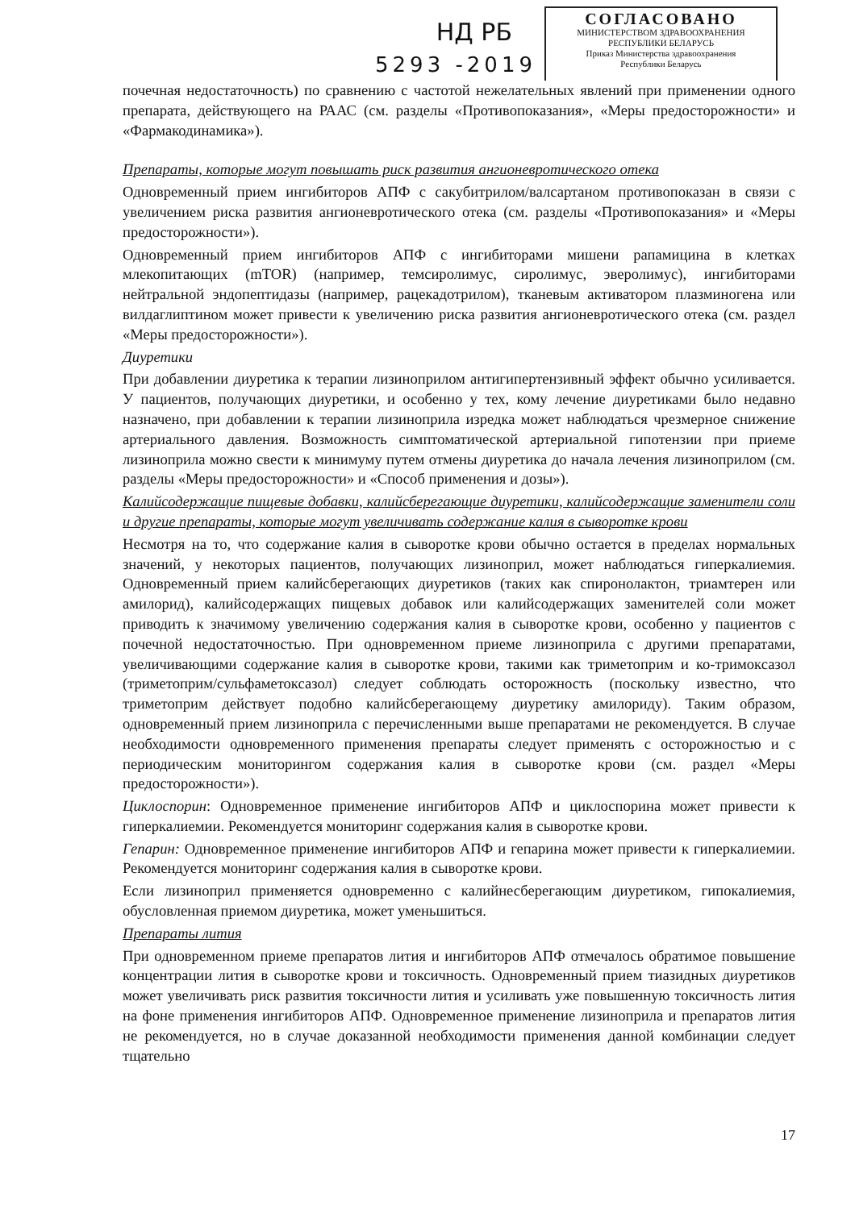НД РБ
5293 -2019
СОГЛАСОВАНО
МИНИСТЕРСТВОМ ЗДРАВООХРАНЕНИЯ
РЕСПУБЛИКИ БЕЛАРУСЬ
Приказ Министерства здравоохранения
Республики Беларусь
почечная недостаточность) по сравнению с частотой нежелательных явлений при применении одного препарата, действующего на РААС (см. разделы «Противопоказания», «Меры предосторожности» и «Фармакодинамика»).
Препараты, которые могут повышать риск развития ангионевротического отека
Одновременный прием ингибиторов АПФ с сакубитрилом/валсартаном противопоказан в связи с увеличением риска развития ангионевротического отека (см. разделы «Противопоказания» и «Меры предосторожности»).
Одновременный прием ингибиторов АПФ с ингибиторами мишени рапамицина в клетках млекопитающих (mTOR) (например, темсиролимус, сиролимус, эверолимус), ингибиторами нейтральной эндопептидазы (например, рацекадотрилом), тканевым активатором плазминогена или вилдаглиптином может привести к увеличению риска развития ангионевротического отека (см. раздел «Меры предосторожности»).
Диуретики
При добавлении диуретика к терапии лизиноприлом антигипертензивный эффект обычно усиливается. У пациентов, получающих диуретики, и особенно у тех, кому лечение диуретиками было недавно назначено, при добавлении к терапии лизиноприла изредка может наблюдаться чрезмерное снижение артериального давления. Возможность симптоматической артериальной гипотензии при приеме лизиноприла можно свести к минимуму путем отмены диуретика до начала лечения лизиноприлом (см. разделы «Меры предосторожности» и «Способ применения и дозы»).
Калийсодержащие пищевые добавки, калийсберегающие диуретики, калийсодержащие заменители соли и другие препараты, которые могут увеличивать содержание калия в сыворотке крови
Несмотря на то, что содержание калия в сыворотке крови обычно остается в пределах нормальных значений, у некоторых пациентов, получающих лизиноприл, может наблюдаться гиперкалиемия. Одновременный прием калийсберегающих диуретиков (таких как спиронолактон, триамтерен или амилорид), калийсодержащих пищевых добавок или калийсодержащих заменителей соли может приводить к значимому увеличению содержания калия в сыворотке крови, особенно у пациентов с почечной недостаточностью. При одновременном приеме лизиноприла с другими препаратами, увеличивающими содержание калия в сыворотке крови, такими как триметоприм и ко-тримоксазол (триметоприм/сульфаметоксазол) следует соблюдать осторожность (поскольку известно, что триметоприм действует подобно калийсберегающему диуретику амилориду). Таким образом, одновременный прием лизиноприла с перечисленными выше препаратами не рекомендуется. В случае необходимости одновременного применения препараты следует применять с осторожностью и с периодическим мониторингом содержания калия в сыворотке крови (см. раздел «Меры предосторожности»).
Циклоспорин: Одновременное применение ингибиторов АПФ и циклоспорина может привести к гиперкалиемии. Рекомендуется мониторинг содержания калия в сыворотке крови.
Гепарин: Одновременное применение ингибиторов АПФ и гепарина может привести к гиперкалиемии. Рекомендуется мониторинг содержания калия в сыворотке крови.
Если лизиноприл применяется одновременно с калийнесберегающим диуретиком, гипокалиемия, обусловленная приемом диуретика, может уменьшиться.
Препараты лития
При одновременном приеме препаратов лития и ингибиторов АПФ отмечалось обратимое повышение концентрации лития в сыворотке крови и токсичность. Одновременный прием тиазидных диуретиков может увеличивать риск развития токсичности лития и усиливать уже повышенную токсичность лития на фоне применения ингибиторов АПФ. Одновременное применение лизиноприла и препаратов лития не рекомендуется, но в случае доказанной необходимости применения данной комбинации следует тщательно
17